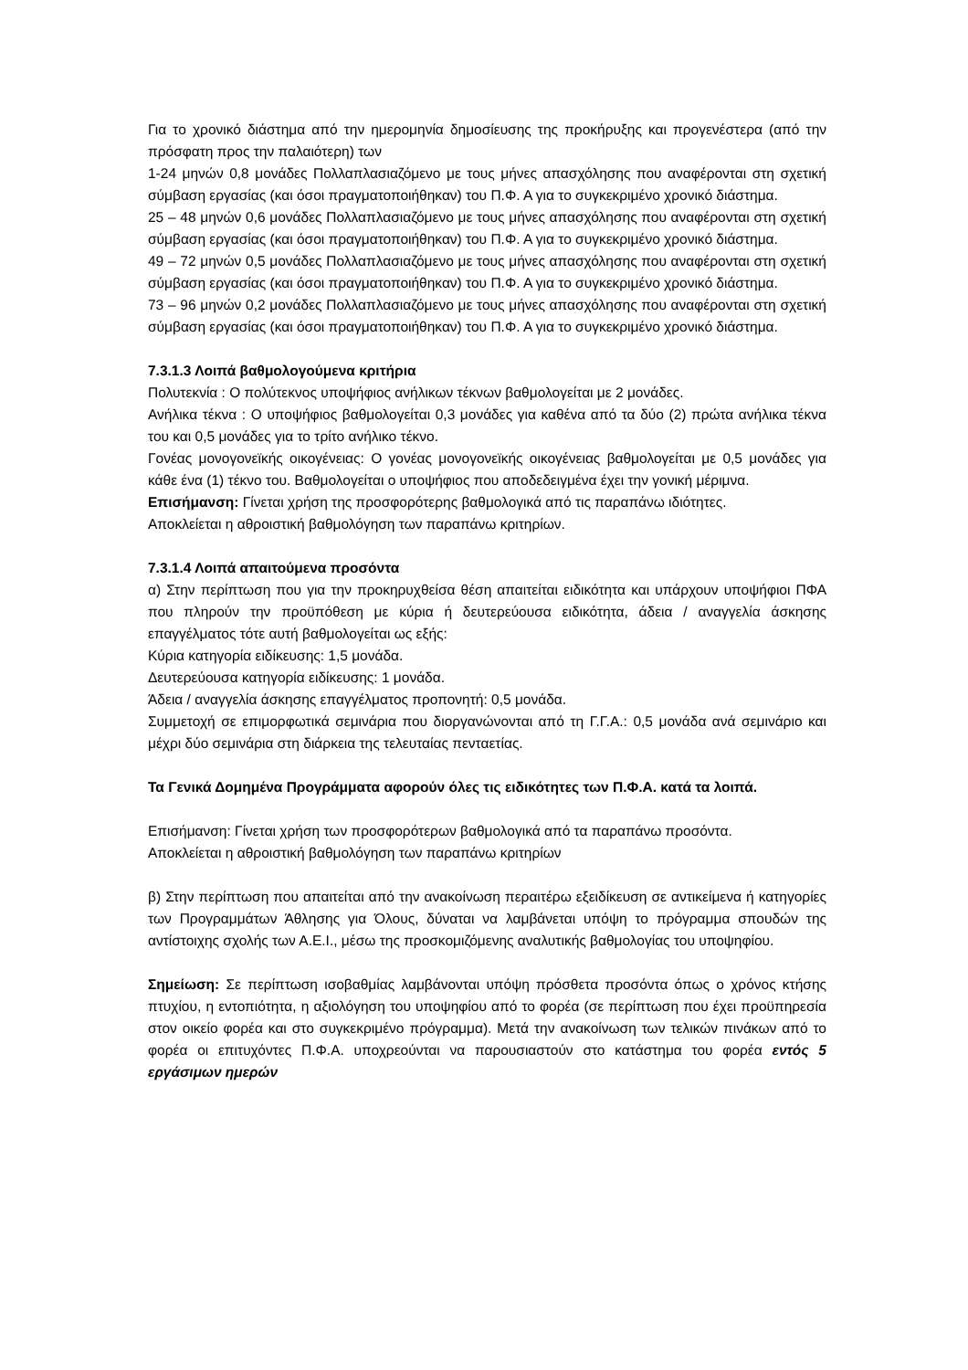Για το χρονικό διάστημα από την ημερομηνία δημοσίευσης της προκήρυξης και προγενέστερα (από την πρόσφατη προς την παλαιότερη) των
1-24 μηνών 0,8 μονάδες Πολλαπλασιαζόμενο με τους μήνες απασχόλησης που αναφέρονται στη σχετική σύμβαση εργασίας (και όσοι πραγματοποιήθηκαν) του Π.Φ. Α για το συγκεκριμένο χρονικό διάστημα.
25 – 48 μηνών 0,6 μονάδες Πολλαπλασιαζόμενο με τους μήνες απασχόλησης που αναφέρονται στη σχετική σύμβαση εργασίας (και όσοι πραγματοποιήθηκαν) του Π.Φ. Α για το συγκεκριμένο χρονικό διάστημα.
49 – 72 μηνών 0,5 μονάδες Πολλαπλασιαζόμενο με τους μήνες απασχόλησης που αναφέρονται στη σχετική σύμβαση εργασίας (και όσοι πραγματοποιήθηκαν) του Π.Φ. Α για το συγκεκριμένο χρονικό διάστημα.
73 – 96 μηνών 0,2 μονάδες Πολλαπλασιαζόμενο με τους μήνες απασχόλησης που αναφέρονται στη σχετική σύμβαση εργασίας (και όσοι πραγματοποιήθηκαν) του Π.Φ. Α για το συγκεκριμένο χρονικό διάστημα.
7.3.1.3 Λοιπά βαθμολογούμενα κριτήρια
Πολυτεκνία : Ο πολύτεκνος υποψήφιος ανήλικων τέκνων βαθμολογείται με 2 μονάδες.
Ανήλικα τέκνα : Ο υποψήφιος βαθμολογείται 0,3 μονάδες για καθένα από τα δύο (2) πρώτα ανήλικα τέκνα του και 0,5 μονάδες για το τρίτο ανήλικο τέκνο.
Γονέας μονογονεϊκής οικογένειας: Ο γονέας μονογονεϊκής οικογένειας βαθμολογείται με 0,5 μονάδες για κάθε ένα (1) τέκνο του. Βαθμολογείται ο υποψήφιος που αποδεδειγμένα έχει την γονική μέριμνα.
Επισήμανση: Γίνεται χρήση της προσφορότερης βαθμολογικά από τις παραπάνω ιδιότητες.
Αποκλείεται η αθροιστική βαθμολόγηση των παραπάνω κριτηρίων.
7.3.1.4 Λοιπά απαιτούμενα προσόντα
α) Στην περίπτωση που για την προκηρυχθείσα θέση απαιτείται ειδικότητα και υπάρχουν υποψήφιοι ΠΦΑ που πληρούν την προϋπόθεση με κύρια ή δευτερεύουσα ειδικότητα, άδεια / αναγγελία άσκησης επαγγέλματος τότε αυτή βαθμολογείται ως εξής:
Κύρια κατηγορία ειδίκευσης: 1,5 μονάδα.
Δευτερεύουσα κατηγορία ειδίκευσης: 1 μονάδα.
Άδεια / αναγγελία άσκησης επαγγέλματος προπονητή: 0,5 μονάδα.
Συμμετοχή σε επιμορφωτικά σεμινάρια που διοργανώνονται από τη Γ.Γ.Α.: 0,5 μονάδα ανά σεμινάριο και μέχρι δύο σεμινάρια στη διάρκεια της τελευταίας πενταετίας.
Τα Γενικά Δομημένα Προγράμματα αφορούν όλες τις ειδικότητες των Π.Φ.Α. κατά τα λοιπά.
Επισήμανση: Γίνεται χρήση των προσφορότερων βαθμολογικά από τα παραπάνω προσόντα.
Αποκλείεται η αθροιστική βαθμολόγηση των παραπάνω κριτηρίων
β) Στην περίπτωση που απαιτείται από την ανακοίνωση περαιτέρω εξειδίκευση σε αντικείμενα ή κατηγορίες των Προγραμμάτων Άθλησης για Όλους, δύναται να λαμβάνεται υπόψη το πρόγραμμα σπουδών της αντίστοιχης σχολής των Α.Ε.Ι., μέσω της προσκομιζόμενης αναλυτικής βαθμολογίας του υποψηφίου.
Σημείωση: Σε περίπτωση ισοβαθμίας λαμβάνονται υπόψη πρόσθετα προσόντα όπως ο χρόνος κτήσης πτυχίου, η εντοπιότητα, η αξιολόγηση του υποψηφίου από το φορέα (σε περίπτωση που έχει προϋπηρεσία στον οικείο φορέα και στο συγκεκριμένο πρόγραμμα). Μετά την ανακοίνωση των τελικών πινάκων από το φορέα οι επιτυχόντες Π.Φ.Α. υποχρεούνται να παρουσιαστούν στο κατάστημα του φορέα εντός 5 εργάσιμων ημερών